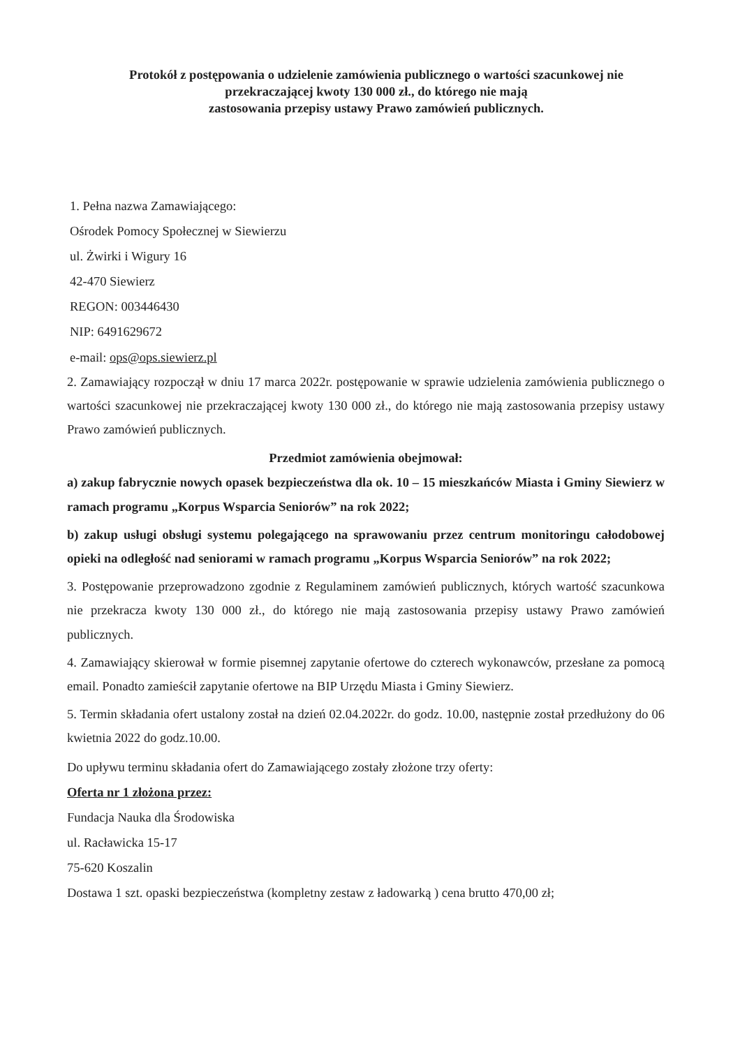Protokół z postępowania o udzielenie zamówienia publicznego o wartości szacunkowej nie przekraczającej kwoty 130 000 zł., do którego nie mają
zastosowania przepisy ustawy Prawo zamówień publicznych.
1. Pełna nazwa Zamawiającego:
Ośrodek Pomocy Społecznej w Siewierzu
ul. Żwirki i Wigury 16
42-470 Siewierz
REGON: 003446430
NIP: 6491629672
e-mail: ops@ops.siewierz.pl
2. Zamawiający rozpoczął w dniu 17 marca 2022r. postępowanie w sprawie udzielenia zamówienia publicznego o wartości szacunkowej nie przekraczającej kwoty 130 000 zł., do którego nie mają zastosowania przepisy ustawy Prawo zamówień publicznych.
Przedmiot zamówienia obejmował:
a) zakup fabrycznie nowych opasek bezpieczeństwa dla ok. 10 – 15 mieszkańców Miasta i Gminy Siewierz w ramach programu „Korpus Wsparcia Seniorów” na rok 2022;
b) zakup usługi obsługi systemu polegającego na sprawowaniu przez centrum monitoringu całodobowej opieki na odległość nad seniorami w ramach programu „Korpus Wsparcia Seniorów” na rok 2022;
3. Postępowanie przeprowadzono zgodnie z Regulaminem zamówień publicznych, których wartość szacunkowa nie przekracza kwoty 130 000 zł., do którego nie mają zastosowania przepisy ustawy Prawo zamówień publicznych.
4. Zamawiający skierował w formie pisemnej zapytanie ofertowe do czterech wykonawców, przesłane za pomocą email. Ponadto zamieścił zapytanie ofertowe na BIP Urzędu Miasta i Gminy Siewierz.
5. Termin składania ofert ustalony został na dzień 02.04.2022r. do godz. 10.00, następnie został przedłużony do 06 kwietnia 2022 do godz.10.00.
Do upływu terminu składania ofert do Zamawiającego zostały złożone trzy oferty:
Oferta nr 1 złożona przez:
Fundacja Nauka dla Środowiska
ul. Racławicka 15-17
75-620 Koszalin
Dostawa 1 szt. opaski bezpieczeństwa (kompletny zestaw z ładowarką ) cena brutto 470,00 zł;